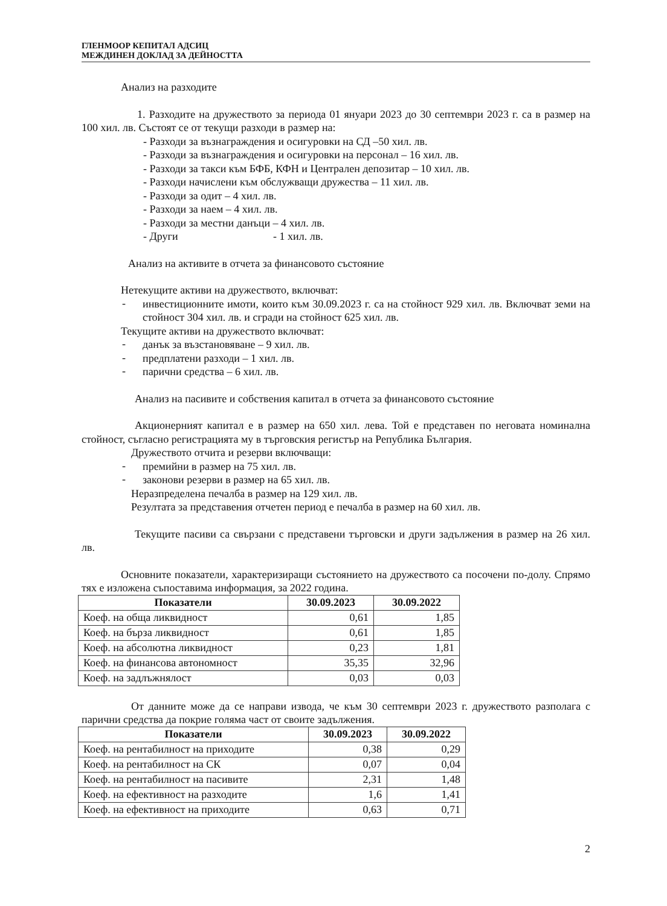ГЛЕНМООР КЕПИТАЛ АДСИЦ
МЕЖДИНЕН ДОКЛАД ЗА ДЕЙНОСТТА
Анализ на разходите
1. Разходите на дружеството за периода 01 януари 2023 до 30 септември 2023 г. са в размер на 100 хил. лв. Състоят се от текущи разходи в размер на:
- Разходи за възнаграждения и осигуровки на СД –50 хил. лв.
- Разходи за възнаграждения и осигуровки на персонал – 16 хил. лв.
- Разходи за такси към БФБ, КФН и Централен депозитар – 10 хил. лв.
- Разходи начислени към обслужващи дружества – 11 хил. лв.
- Разходи за одит – 4 хил. лв.
- Разходи за наем – 4 хил. лв.
- Разходи за местни данъци – 4 хил. лв.
- Други - 1 хил. лв.
Анализ на активите в отчета за финансовото състояние
Нетекущите активи на дружеството, включват:
-
инвестиционните имоти, които към 30.09.2023 г. са на стойност 929 хил. лв. Включват земи на стойност 304 хил. лв. и сгради на стойност 625 хил. лв.
Текущите активи на дружеството включват:
-
данък за възстановяване – 9 хил. лв.
-
предплатени разходи – 1 хил. лв.
-
парични средства – 6 хил. лв.
Анализ на пасивите и собствения капитал в отчета за финансовото състояние
Акционерният капитал е в размер на 650 хил. лева. Той е представен по неговата номинална стойност, съгласно регистрацията му в търговския регистър на Република България.
Дружеството отчита и резерви включващи:
-
премийни в размер на 75 хил. лв.
-
законови резерви в размер на 65 хил. лв.
Неразпределена печалба в размер на 129 хил. лв.
Резултата за представения отчетен период е печалба в размер на 60 хил. лв.
Текущите пасиви са свързани с представени търговски и други задължения в размер на 26 хил. лв.
Основните показатели, характеризиращи състоянието на дружеството са посочени по-долу. Спрямо тях е изложена съпоставима информация, за 2022 година.
| Показатели | 30.09.2023 | 30.09.2022 |
| --- | --- | --- |
| Коеф. на обща ликвидност | 0,61 | 1,85 |
| Коеф. на бърза ликвидност | 0,61 | 1,85 |
| Коеф. на абсолютна ликвидност | 0,23 | 1,81 |
| Коеф. на финансова автономност | 35,35 | 32,96 |
| Коеф. на задлъжнялост | 0,03 | 0,03 |
От данните може да се направи извода, че към 30 септември 2023 г. дружеството разполага с парични средства да покрие голяма част от своите задължения.
| Показатели | 30.09.2023 | 30.09.2022 |
| --- | --- | --- |
| Коеф. на рентабилност на приходите | 0,38 | 0,29 |
| Коеф. на рентабилност на СК | 0,07 | 0,04 |
| Коеф. на рентабилност на пасивите | 2,31 | 1,48 |
| Коеф. на ефективност на разходите | 1,6 | 1,41 |
| Коеф. на ефективност на приходите | 0,63 | 0,71 |
2